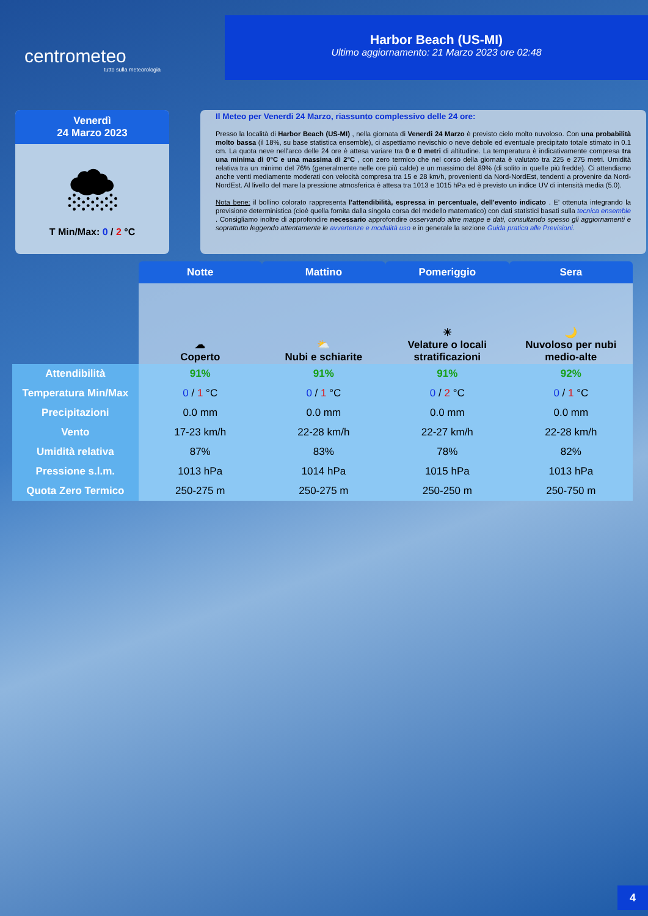centrometeo
tutto sulla meteorologia
Harbor Beach (US-MI)
Ultimo aggiornamento: 21 Marzo 2023 ore 02:48
Venerdì
24 Marzo 2023
🌨
T Min/Max: 0 / 2 °C
Il Meteo per Venerdi 24 Marzo, riassunto complessivo delle 24 ore:
Presso la località di Harbor Beach (US-MI) , nella giornata di Venerdi 24 Marzo è previsto cielo molto nuvoloso. Con una probabilità molto bassa (il 18%, su base statistica ensemble), ci aspettiamo nevischio o neve debole ed eventuale precipitato totale stimato in 0.1 cm. La quota neve nell'arco delle 24 ore è attesa variare tra 0 e 0 metri di altitudine. La temperatura è indicativamente compresa tra una minima di 0°C e una massima di 2°C , con zero termico che nel corso della giornata è valutato tra 225 e 275 metri. Umidità relativa tra un minimo del 76% (generalmente nelle ore più calde) e un massimo del 89% (di solito in quelle più fredde). Ci attendiamo anche venti mediamente moderati con velocità compresa tra 15 e 28 km/h, provenienti da Nord-NordEst, tendenti a provenire da Nord-NordEst. Al livello del mare la pressione atmosferica è attesa tra 1013 e 1015 hPa ed è previsto un indice UV di intensità media (5.0).
Nota bene: il bollino colorato rappresenta l'attendibilità, espressa in percentuale, dell'evento indicato . E' ottenuta integrando la previsione deterministica (cioè quella fornita dalla singola corsa del modello matematico) con dati statistici basati sulla tecnica ensemble . Consigliamo inoltre di approfondire necessario approfondire osservando altre mappe e dati, consultando spesso gli aggiornamenti e soprattutto leggendo attentamente le avvertenze e modalità uso e in generale la sezione Guida pratica alle Previsioni.
| | Notte | Mattino | Pomeriggio | Sera |
| | ☁ Coperto | ⛅ Nubi e schiarite | ☀ Velature o locali stratificazioni | 🌙 Nuvoloso per nubi medio-alte |
| Attendibilità | 91% | 91% | 91% | 92% |
| Temperatura Min/Max | 0 / 1 °C | 0 / 1 °C | 0 / 2 °C | 0 / 1 °C |
| Precipitazioni | 0.0 mm | 0.0 mm | 0.0 mm | 0.0 mm |
| Vento | 17-23 km/h | 22-28 km/h | 22-27 km/h | 22-28 km/h |
| Umidità relativa | 87% | 83% | 78% | 82% |
| Pressione s.l.m. | 1013 hPa | 1014 hPa | 1015 hPa | 1013 hPa |
| Quota Zero Termico | 250-275 m | 250-275 m | 250-250 m | 250-750 m |
4